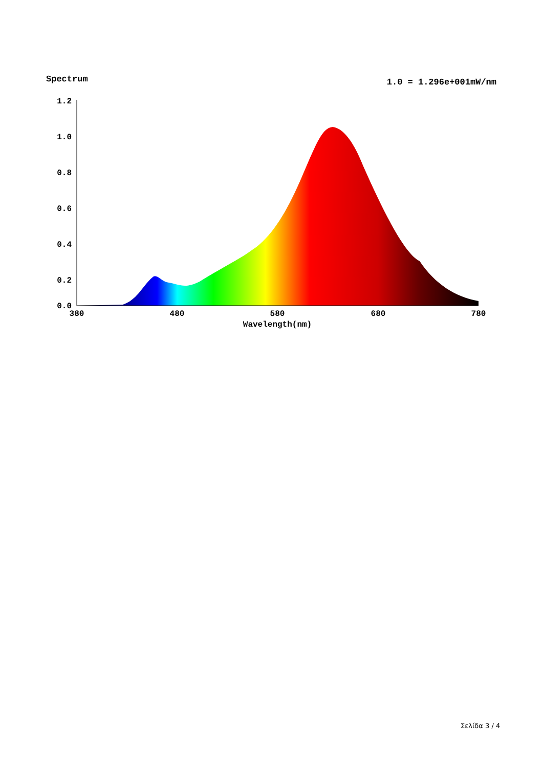Spectrum 1.0 = 1.296e+001mW/nm
1.2
1.0
0.8
0.6
0.4
0.2
0.0
380
480
580
680
780
Wavelength(nm)
Σελίδα 3 / 4